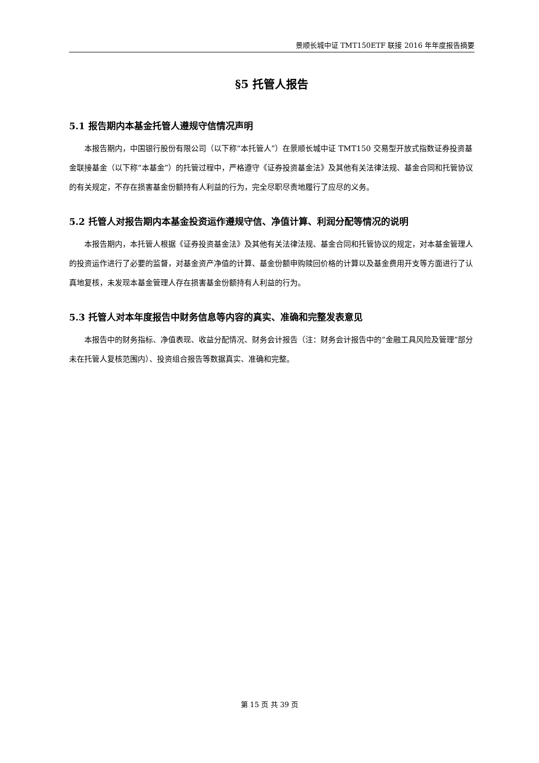景顺长城中证 TMT150ETF 联接 2016 年年度报告摘要
§5 托管人报告
5.1 报告期内本基金托管人遵规守信情况声明
本报告期内，中国银行股份有限公司（以下称“本托管人”）在景顺长城中证 TMT150 交易型开放式指数证券投资基金联接基金（以下称“本基金”）的托管过程中，严格遵守《证券投资基金法》及其他有关法律法规、基金合同和托管协议的有关规定，不存在损害基金份额持有人利益的行为，完全尽职尽责地履行了应尽的义务。
5.2 托管人对报告期内本基金投资运作遵规守信、净值计算、利润分配等情况的说明
本报告期内，本托管人根据《证券投资基金法》及其他有关法律法规、基金合同和托管协议的规定，对本基金管理人的投资运作进行了必要的监督，对基金资产净值的计算、基金份额申购赎回价格的计算以及基金费用开支等方面进行了认真地复核，未发现本基金管理人存在损害基金份额持有人利益的行为。
5.3 托管人对本年度报告中财务信息等内容的真实、准确和完整发表意见
本报告中的财务指标、净值表现、收益分配情况、财务会计报告（注：财务会计报告中的“金融工具风险及管理”部分未在托管人复核范围内）、投资组合报告等数据真实、准确和完整。
第 15 页 共 39 页